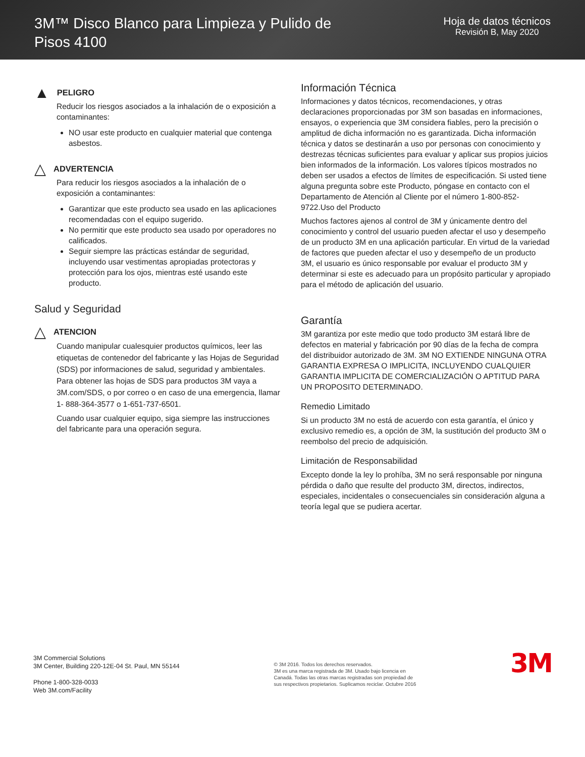3M™ Disco Blanco para Limpieza y Pulido de Pisos 4100
Hoja de datos técnicos
Revisión B, May 2020
▲ PELIGRO
Reducir los riesgos asociados a la inhalación de o exposición a contaminantes:
NO usar este producto en cualquier material que contenga asbestos.
△ ADVERTENCIA
Para reducir los riesgos asociados a la inhalación de o exposición a contaminantes:
Garantizar que este producto sea usado en las aplicaciones recomendadas con el equipo sugerido.
No permitir que este producto sea usado por operadores no calificados.
Seguir siempre las prácticas estándar de seguridad, incluyendo usar vestimentas apropiadas protectoras y protección para los ojos, mientras esté usando este producto.
Salud y Seguridad
△ ATENCION
Cuando manipular cualesquier productos químicos, leer las etiquetas de contenedor del fabricante y las Hojas de Seguridad (SDS) por informaciones de salud, seguridad y ambientales. Para obtener las hojas de SDS para productos 3M vaya a 3M.com/SDS, o por correo o en caso de una emergencia, llamar 1- 888-364-3577 o 1-651-737-6501.
Cuando usar cualquier equipo, siga siempre las instrucciones del fabricante para una operación segura.
Información Técnica
Informaciones y datos técnicos, recomendaciones, y otras declaraciones proporcionadas por 3M son basadas en informaciones, ensayos, o experiencia que 3M considera fiables, pero la precisión o amplitud de dicha información no es garantizada. Dicha información técnica y datos se destinarán a uso por personas con conocimiento y destrezas técnicas suficientes para evaluar y aplicar sus propios juicios bien informados de la información. Los valores típicos mostrados no deben ser usados a efectos de límites de especificación. Si usted tiene alguna pregunta sobre este Producto, póngase en contacto con el Departamento de Atención al Cliente por el número 1-800-852-9722.Uso del Producto
Muchos factores ajenos al control de 3M y únicamente dentro del conocimiento y control del usuario pueden afectar el uso y desempeño de un producto 3M en una aplicación particular. En virtud de la variedad de factores que pueden afectar el uso y desempeño de un producto 3M, el usuario es único responsable por evaluar el producto 3M y determinar si este es adecuado para un propósito particular y apropiado para el método de aplicación del usuario.
Garantía
3M garantiza por este medio que todo producto 3M estará libre de defectos en material y fabricación por 90 días de la fecha de compra del distribuidor autorizado de 3M. 3M NO EXTIENDE NINGUNA OTRA GARANTIA EXPRESA O IMPLICITA, INCLUYENDO CUALQUIER GARANTIA IMPLICITA DE COMERCIALIZACIÓN O APTITUD PARA UN PROPOSITO DETERMINADO.
Remedio Limitado
Si un producto 3M no está de acuerdo con esta garantía, el único y exclusivo remedio es, a opción de 3M, la sustitución del producto 3M o reembolso del precio de adquisición.
Limitación de Responsabilidad
Excepto donde la ley lo prohíba, 3M no será responsable por ninguna pérdida o daño que resulte del producto 3M, directos, indirectos, especiales, incidentales o consecuenciales sin consideración alguna a teoría legal que se pudiera acertar.
3M Commercial Solutions
3M Center, Building 220-12E-04 St. Paul, MN 55144
Phone 1-800-328-0033
Web 3M.com/Facility
© 3M 2016. Todos los derechos reservados.
3M es una marca registrada de 3M. Usado bajo licencia en
Canadá. Todas las otras marcas registradas son propiedad de
sus respectivos propietarios. Suplicamos reciclar. Octubre 2016
3M